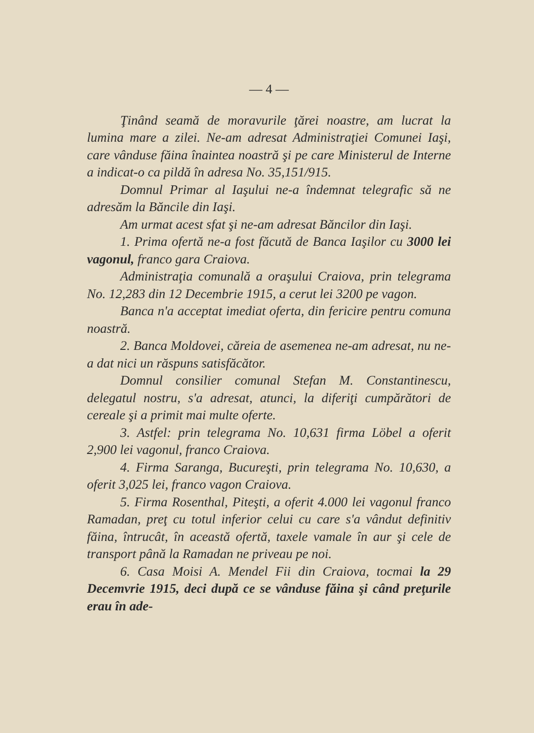— 4 —
Ţinând seamă de moravurile ţărei noastre, am lucrat la lumina mare a zilei. Ne-am adresat Administraţiei Comunei Iaşi, care vânduse făina înaintea noastră şi pe care Ministerul de Interne a indicat-o ca pildă în adresa No. 35,151/915.
Domnul Primar al Iaşului ne-a îndemnat telegrafic să ne adresăm la Băncile din Iaşi.
Am urmat acest sfat şi ne-am adresat Băncilor din Iaşi.
1. Prima ofertă ne-a fost făcută de Banca Iaşilor cu 3000 lei vagonul, franco gara Craiova.
Administraţia comunală a oraşului Craiova, prin telegrama No. 12,283 din 12 Decembrie 1915, a cerut lei 3200 pe vagon.
Banca n'a acceptat imediat oferta, din fericire pentru comuna noastră.
2. Banca Moldovei, căreia de asemenea ne-am adresat, nu ne-a dat nici un răspuns satisfăcător.
Domnul consilier comunal Stefan M. Constantinescu, delegatul nostru, s'a adresat, atunci, la diferiţi cumpărători de cereale şi a primit mai multe oferte.
3. Astfel: prin telegrama No. 10,631 firma Löbel a oferit 2,900 lei vagonul, franco Craiova.
4. Firma Saranga, Bucureşti, prin telegrama No. 10,630, a oferit 3,025 lei, franco vagon Craiova.
5. Firma Rosenthal, Piteşti, a oferit 4.000 lei vagonul franco Ramadan, preţ cu totul inferior celui cu care s'a vândut definitiv făina, întrucât, în această ofertă, taxele vamale în aur şi cele de transport până la Ramadan ne priveau pe noi.
6. Casa Moisi A. Mendel Fii din Craiova, tocmai la 29 Decemvrie 1915, deci după ce se vânduse făina şi când preţurile erau în ade-